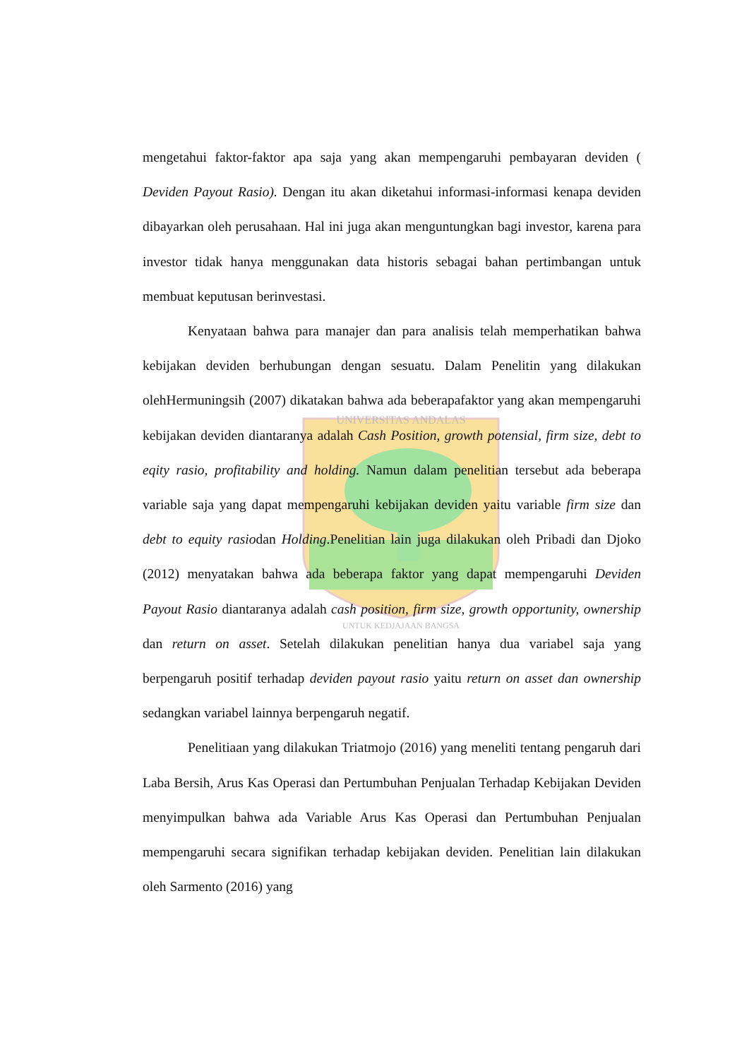UNIVERSITAS ANDALAS
UNTUK KEDJAJAAN BANGSA
mengetahui faktor-faktor apa saja yang akan mempengaruhi pembayaran deviden ( Deviden Payout Rasio). Dengan itu akan diketahui informasi-informasi kenapa deviden dibayarkan oleh perusahaan. Hal ini juga akan menguntungkan bagi investor, karena para investor tidak hanya menggunakan data historis sebagai bahan pertimbangan untuk membuat keputusan berinvestasi.
Kenyataan bahwa para manajer dan para analisis telah memperhatikan bahwa kebijakan deviden berhubungan dengan sesuatu. Dalam Penelitin yang dilakukan olehHermuningsih (2007) dikatakan bahwa ada beberapafaktor yang akan mempengaruhi kebijakan deviden diantaranya adalah Cash Position, growth potensial, firm size, debt to eqity rasio, profitability and holding. Namun dalam penelitian tersebut ada beberapa variable saja yang dapat mempengaruhi kebijakan deviden yaitu variable firm size dan debt to equity rasiodan Holding.Penelitian lain juga dilakukan oleh Pribadi dan Djoko (2012) menyatakan bahwa ada beberapa faktor yang dapat mempengaruhi Deviden Payout Rasio diantaranya adalah cash position, firm size, growth opportunity, ownership dan return on asset. Setelah dilakukan penelitian hanya dua variabel saja yang berpengaruh positif terhadap deviden payout rasio yaitu return on asset dan ownership sedangkan variabel lainnya berpengaruh negatif.
Penelitiaan yang dilakukan Triatmojo (2016) yang meneliti tentang pengaruh dari Laba Bersih, Arus Kas Operasi dan Pertumbuhan Penjualan Terhadap Kebijakan Deviden menyimpulkan bahwa ada Variable Arus Kas Operasi dan Pertumbuhan Penjualan mempengaruhi secara signifikan terhadap kebijakan deviden. Penelitian lain dilakukan oleh Sarmento (2016) yang